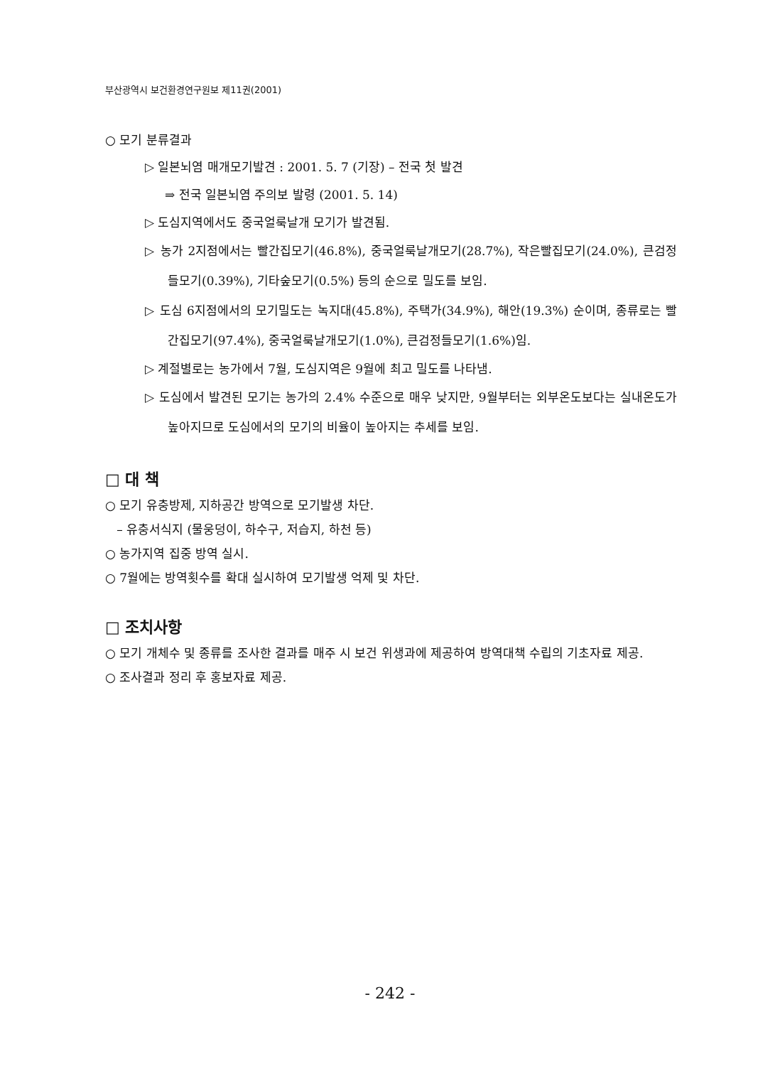부산광역시 보건환경연구원보 제11권(2001)
○ 모기 분류결과
▷ 일본뇌염 매개모기발견 : 2001. 5. 7 (기장) – 전국 첫 발견
⇒ 전국 일본뇌염 주의보 발령 (2001. 5. 14)
▷ 도심지역에서도 중국얼룩날개 모기가 발견됨.
▷ 농가 2지점에서는 빨간집모기(46.8%), 중국얼룩날개모기(28.7%), 작은빨집모기(24.0%), 큰검정들모기(0.39%), 기타숲모기(0.5%) 등의 순으로 밀도를 보임.
▷ 도심 6지점에서의 모기밀도는 녹지대(45.8%), 주택가(34.9%), 해안(19.3%) 순이며, 종류로는 빨간집모기(97.4%), 중국얼룩날개모기(1.0%), 큰검정들모기(1.6%)임.
▷ 계절별로는 농가에서 7월, 도심지역은 9월에 최고 밀도를 나타냄.
▷ 도심에서 발견된 모기는 농가의 2.4% 수준으로 매우 낮지만, 9월부터는 외부온도보다는 실내온도가 높아지므로 도심에서의 모기의 비율이 높아지는 추세를 보임.
□ 대 책
○ 모기 유충방제, 지하공간 방역으로 모기발생 차단.
– 유충서식지 (물웅덩이, 하수구, 저습지, 하천 등)
○ 농가지역 집중 방역 실시.
○ 7월에는 방역횟수를 확대 실시하여 모기발생 억제 및 차단.
□ 조치사항
○ 모기 개체수 및 종류를 조사한 결과를 매주 시 보건 위생과에 제공하여 방역대책 수립의 기초자료 제공.
○ 조사결과 정리 후 홍보자료 제공.
- 242 -